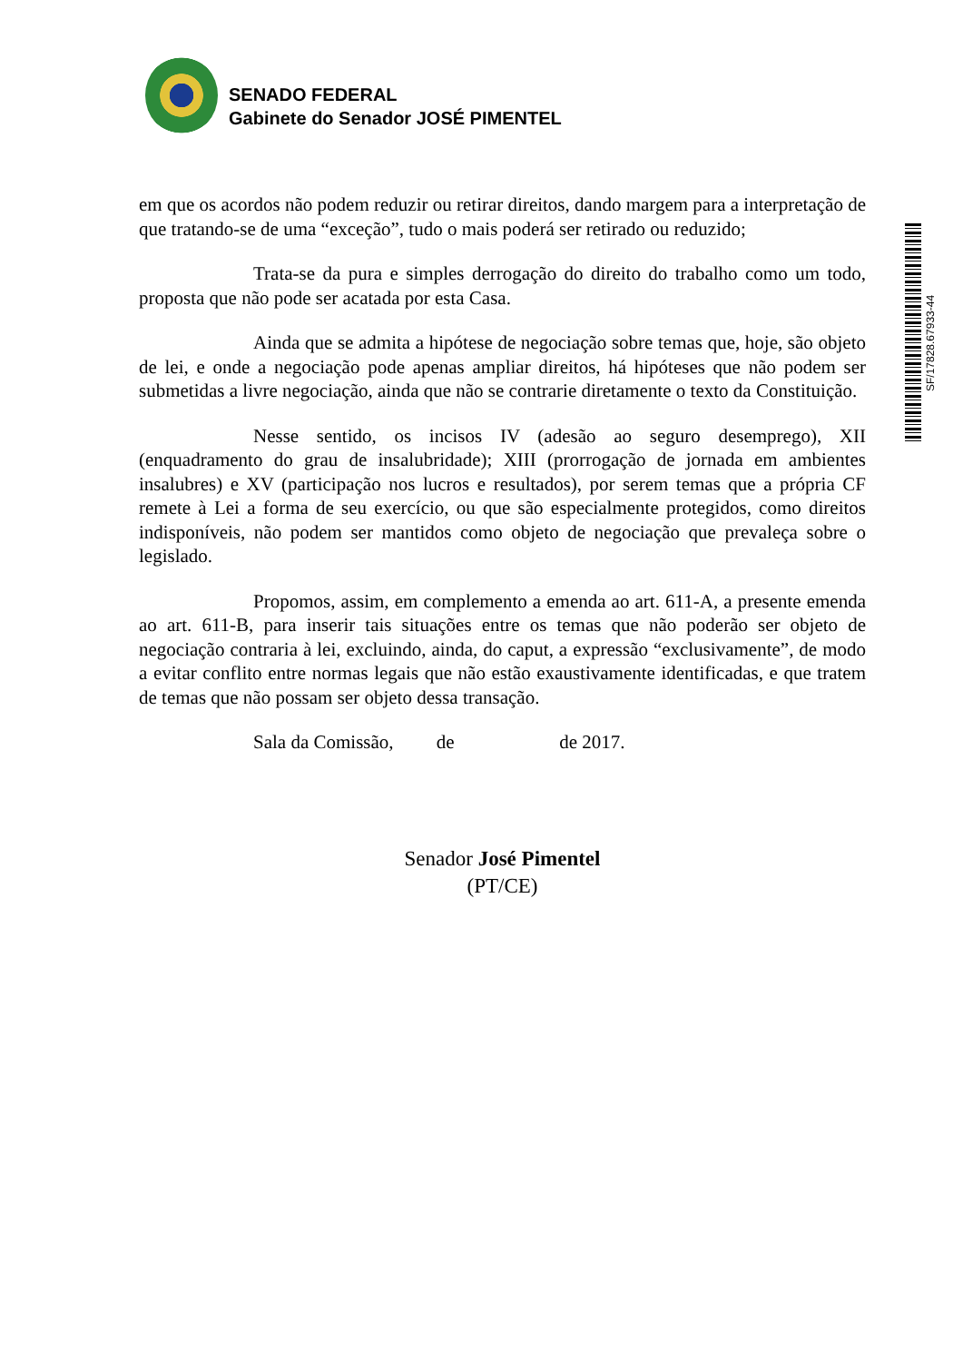SENADO FEDERAL
Gabinete do Senador JOSÉ PIMENTEL
SF/17828.67933-44
em que os acordos não podem reduzir ou retirar direitos, dando margem para a interpretação de que tratando-se de uma “exceção”, tudo o mais poderá ser retirado ou reduzido;
Trata-se da pura e simples derrogação do direito do trabalho como um todo, proposta que não pode ser acatada por esta Casa.
Ainda que se admita a hipótese de negociação sobre temas que, hoje, são objeto de lei, e onde a negociação pode apenas ampliar direitos, há hipóteses que não podem ser submetidas a livre negociação, ainda que não se contrarie diretamente o texto da Constituição.
Nesse sentido, os incisos IV (adesão ao seguro desemprego), XII (enquadramento do grau de insalubridade); XIII (prorrogação de jornada em ambientes insalubres) e XV (participação nos lucros e resultados), por serem temas que a própria CF remete à Lei a forma de seu exercício, ou que são especialmente protegidos, como direitos indisponíveis, não podem ser mantidos como objeto de negociação que prevaleça sobre o legislado.
Propomos, assim, em complemento a emenda ao art. 611-A, a presente emenda ao art. 611-B, para inserir tais situações entre os temas que não poderão ser objeto de negociação contraria à lei, excluindo, ainda, do caput, a expressão “exclusivamente”, de modo a evitar conflito entre normas legais que não estão exaustivamente identificadas, e que tratem de temas que não possam ser objeto dessa transação.
Sala da Comissão, de de 2017.
Senador José Pimentel
(PT/CE)